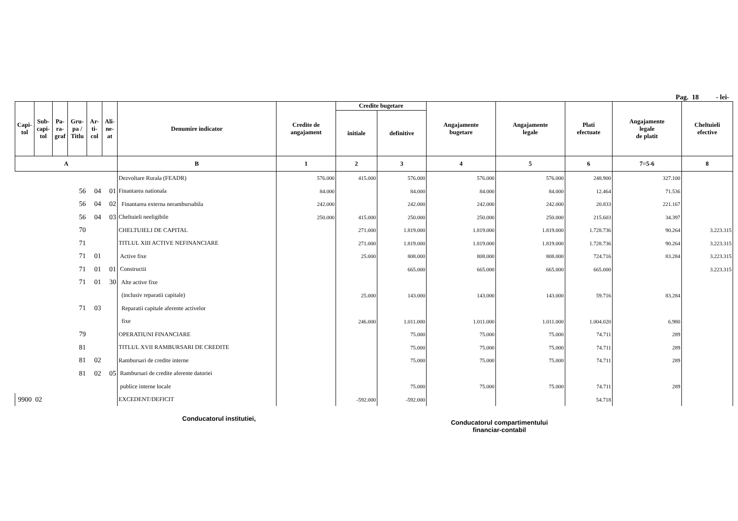Pag. 18 - lei-
| Capi- tol | Sub- capi- tol | Pa- ra- graf | Gru- pa / Titlu | Ar- ti- col | Ali- ne- at | Denumire indicator | Credite de angajament | Credite bugetare | | Angajamente bugetare | Angajamente legale | Plati efectuate | Angajamente legale de platit | Cheltuieli efective |
| --- | --- | --- | --- | --- | --- | --- | --- | --- | --- | --- | --- | --- | --- | --- |
| | | | | | | | | initiale | definitive | | | | | |
| A | | | | | | B | 1 | 2 | 3 | 4 | 5 | 6 | 7=5-6 | 8 |
| | | | | | | Dezvoltare Rurala (FEADR) | 576.000 | 415.000 | 576.000 | 576.000 | 576.000 | 248.900 | 327.100 | |
| | | | 56 | 04 | 01 | Finantarea nationala | 84.000 | | 84.000 | 84.000 | 84.000 | 12.464 | 71.536 | |
| | | | 56 | 04 | 02 | Finantarea externa nerambursabila | 242.000 | | 242.000 | 242.000 | 242.000 | 20.833 | 221.167 | |
| | | | 56 | 04 | 03 | Cheltuieli neeligibile | 250.000 | 415.000 | 250.000 | 250.000 | 250.000 | 215.603 | 34.397 | |
| | | | 70 | | | CHELTUIELI DE CAPITAL | | 271.000 | 1.819.000 | 1.819.000 | 1.819.000 | 1.728.736 | 90.264 | 3.223.315 |
| | | | 71 | | | TITLUL XIII ACTIVE NEFINANCIARE | | 271.000 | 1.819.000 | 1.819.000 | 1.819.000 | 1.728.736 | 90.264 | 3.223.315 |
| | | | 71 | 01 | | Active fixe | | 25.000 | 808.000 | 808.000 | 808.000 | 724.716 | 83.284 | 3.223.315 |
| | | | 71 | 01 | 01 | Constructii | | | 665.000 | 665.000 | 665.000 | 665.000 | | 3.223.315 |
| | | | 71 | 01 | 30 | Alte active fixe | | | | | | | | |
| | | | | | | (inclusiv reparatii capitale) | | 25.000 | 143.000 | 143.000 | 143.000 | 59.716 | 83.284 | |
| | | | 71 | 03 | | Reparatii capitale aferente activelor | | | | | | | | |
| | | | | | | fixe | | 246.000 | 1.011.000 | 1.011.000 | 1.011.000 | 1.004.020 | 6.980 | |
| | | | 79 | | | OPERATIUNI FINANCIARE | | | 75.000 | 75.000 | 75.000 | 74.711 | 289 | |
| | | | 81 | | | TITLUL XVII RAMBURSARI DE CREDITE | | | 75.000 | 75.000 | 75.000 | 74.711 | 289 | |
| | | | 81 | 02 | | Rambursari de credite interne | | | 75.000 | 75.000 | 75.000 | 74.711 | 289 | |
| | | | 81 | 02 | 05 | Rambursari de credite aferente datoriei | | | | | | | | |
| | | | | | | publice interne locale | | | 75.000 | 75.000 | 75.000 | 74.711 | 289 | |
| 9900 02 | | | | | | EXCEDENT/DEFICIT | | -592.000 | -592.000 | | | 54.718 | | |
Conducatorul institutiei,
Conducatorul compartimentului
financiar-contabil